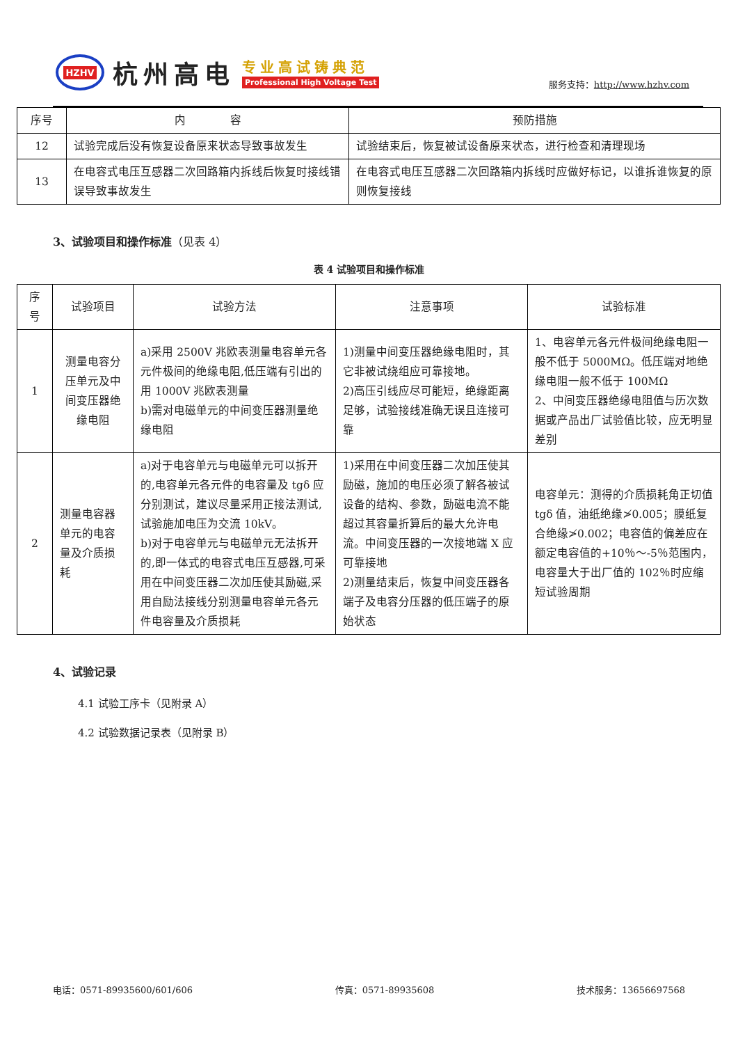HZHV
杭州高电
专业高试铸典范
Professional High Voltage Test
服务支持：http://www.hzhv.com
| 序号 | 内 容 | 预防措施 |
| --- | --- | --- |
| 12 | 试验完成后没有恢复设备原来状态导致事故发生 | 试验结束后，恢复被试设备原来状态，进行检查和清理现场 |
| 13 | 在电容式电压互感器二次回路箱内拆线后恢复时接线错误导致事故发生 | 在电容式电压互感器二次回路箱内拆线时应做好标记，以谁拆谁恢复的原则恢复接线 |
3、试验项目和操作标准（见表 4）
表 4 试验项目和操作标准
| 序号 | 试验项目 | 试验方法 | 注意事项 | 试验标准 |
| --- | --- | --- | --- | --- |
| 1 | 测量电容分压单元及中间变压器绝缘电阻 | a)采用 2500V 兆欧表测量电容单元各元件极间的绝缘电阻,低压端有引出的用 1000V 兆欧表测量 b)需对电磁单元的中间变压器测量绝缘电阻 | 1)测量中间变压器绝缘电阻时，其它非被试绕组应可靠接地。 2)高压引线应尽可能短，绝缘距离足够，试验接线准确无误且连接可靠 | 1、电容单元各元件极间绝缘电阻一般不低于 5000MΩ。低压端对地绝缘电阻一般不低于 100MΩ 2、中间变压器绝缘电阻值与历次数据或产品出厂试验值比较，应无明显差别 |
| 2 | 测量电容器单元的电容量及介质损耗 | a)对于电容单元与电磁单元可以拆开的,电容单元各元件的电容量及 tgδ 应分别测试，建议尽量采用正接法测试,试验施加电压为交流 10kV。 b)对于电容单元与电磁单元无法拆开的,即一体式的电容式电压互感器,可采用在中间变压器二次加压使其励磁,采用自励法接线分别测量电容单元各元件电容量及介质损耗 | 1)采用在中间变压器二次加压使其励磁，施加的电压必须了解各被试设备的结构、参数，励磁电流不能超过其容量折算后的最大允许电流。中间变压器的一次接地端 X 应可靠接地 2)测量结束后，恢复中间变压器各端子及电容分压器的低压端子的原始状态 | 电容单元：测得的介质损耗角正切值 tgδ 值，油纸绝缘≯0.005；膜纸复合绝缘≯0.002；电容值的偏差应在额定电容值的+10％～-5％范围内，电容量大于出厂值的 102％时应缩短试验周期 |
4、试验记录
4.1 试验工序卡（见附录 A）
4.2 试验数据记录表（见附录 B）
电话：0571-89935600/601/606 传真：0571-89935608 技术服务：13656697568